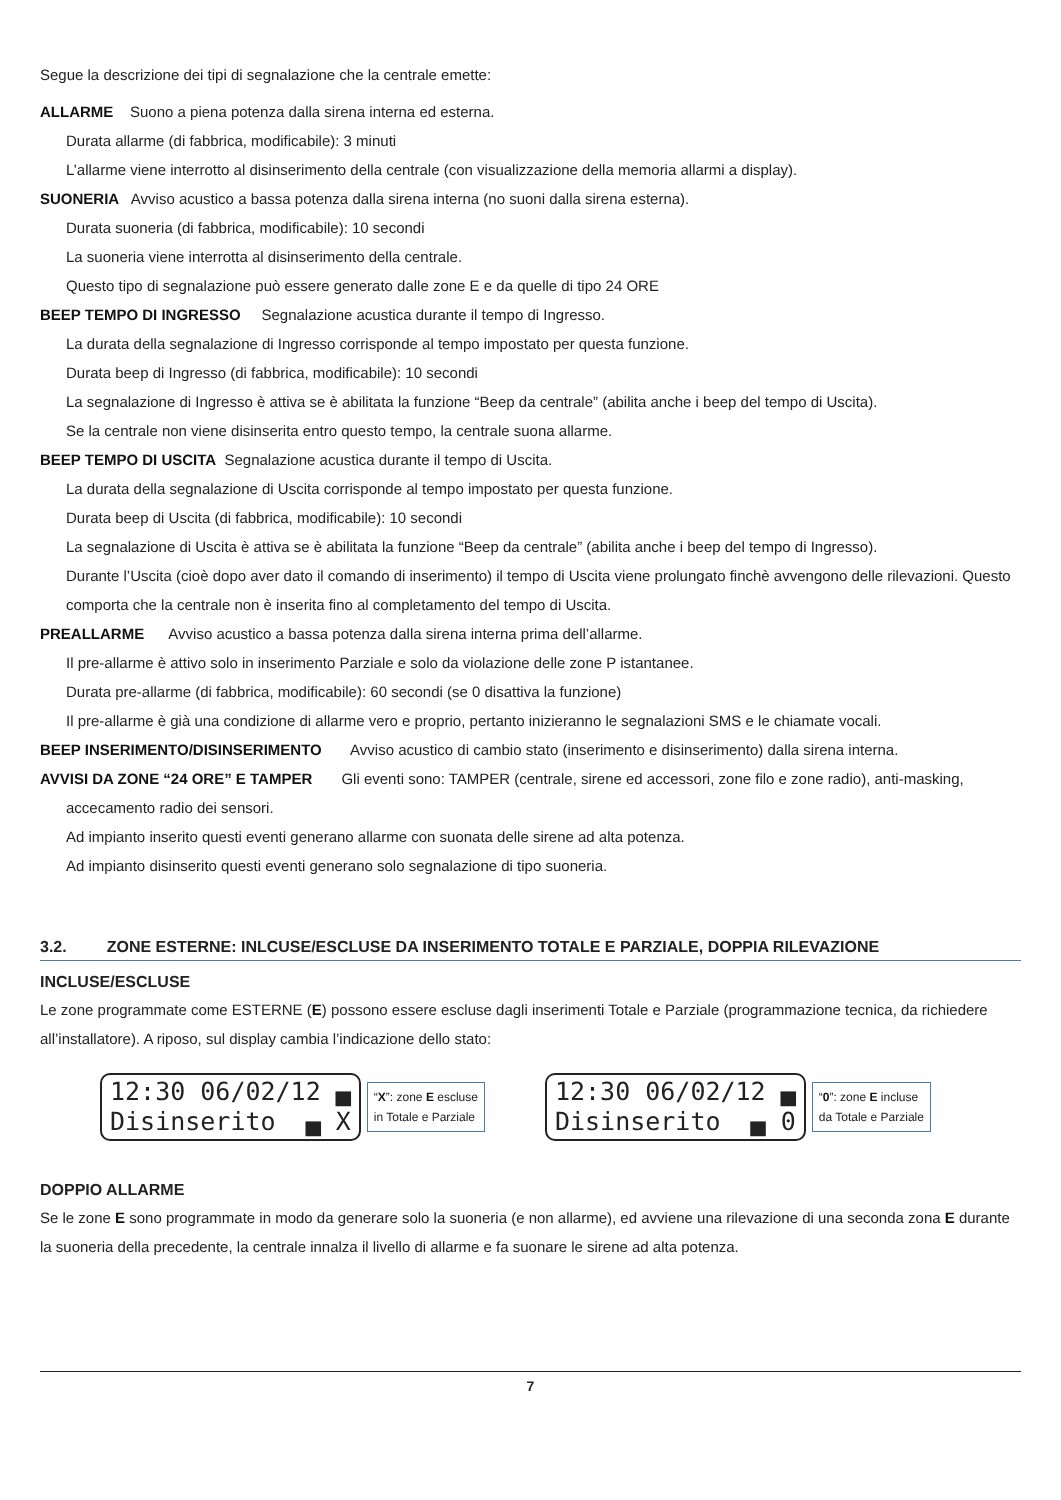Segue la descrizione dei tipi di segnalazione che la centrale emette:
ALLARME Suono a piena potenza dalla sirena interna ed esterna.
Durata allarme (di fabbrica, modificabile): 3 minuti
L’allarme viene interrotto al disinserimento della centrale (con visualizzazione della memoria allarmi a display).
SUONERIA Avviso acustico a bassa potenza dalla sirena interna (no suoni dalla sirena esterna).
Durata suoneria (di fabbrica, modificabile): 10 secondi
La suoneria viene interrotta al disinserimento della centrale.
Questo tipo di segnalazione può essere generato dalle zone E e da quelle di tipo 24 ORE
BEEP TEMPO DI INGRESSO Segnalazione acustica durante il tempo di Ingresso.
La durata della segnalazione di Ingresso corrisponde al tempo impostato per questa funzione.
Durata beep di Ingresso (di fabbrica, modificabile): 10 secondi
La segnalazione di Ingresso è attiva se è abilitata la funzione “Beep da centrale” (abilita anche i beep del tempo di Uscita).
Se la centrale non viene disinserita entro questo tempo, la centrale suona allarme.
BEEP TEMPO DI USCITA Segnalazione acustica durante il tempo di Uscita.
La durata della segnalazione di Uscita corrisponde al tempo impostato per questa funzione.
Durata beep di Uscita (di fabbrica, modificabile): 10 secondi
La segnalazione di Uscita è attiva se è abilitata la funzione “Beep da centrale” (abilita anche i beep del tempo di Ingresso).
Durante l’Uscita (cioè dopo aver dato il comando di inserimento) il tempo di Uscita viene prolungato finchè avvengono delle rilevazioni. Questo comporta che la centrale non è inserita fino al completamento del tempo di Uscita.
PREALLARME Avviso acustico a bassa potenza dalla sirena interna prima dell’allarme.
Il pre-allarme è attivo solo in inserimento Parziale e solo da violazione delle zone P istantanee.
Durata pre-allarme (di fabbrica, modificabile): 60 secondi (se 0 disattiva la funzione)
Il pre-allarme è già una condizione di allarme vero e proprio, pertanto inizieranno le segnalazioni SMS e le chiamate vocali.
BEEP INSERIMENTO/DISINSERIMENTO Avviso acustico di cambio stato (inserimento e disinserimento) dalla sirena interna.
AVVISI DA ZONE “24 ORE” E TAMPER Gli eventi sono: TAMPER (centrale, sirene ed accessori, zone filo e zone radio), anti-masking,
accecamento radio dei sensori.
Ad impianto inserito questi eventi generano allarme con suonata delle sirene ad alta potenza.
Ad impianto disinserito questi eventi generano solo segnalazione di tipo suoneria.
3.2. ZONE ESTERNE: INLCUSE/ESCLUSE DA INSERIMENTO TOTALE E PARZIALE, DOPPIA RILEVAZIONE
INCLUSE/ESCLUSE
Le zone programmate come ESTERNE (E) possono essere escluse dagli inserimenti Totale e Parziale (programmazione tecnica, da richiedere all’installatore). A riposo, sul display cambia l’indicazione dello stato:
12:30 06/02/12 ▄
Disinserito ▄ X
“X”: zone E escluse
in Totale e Parziale
12:30 06/02/12 ▄
Disinserito ▄ 0
“0”: zone E incluse
da Totale e Parziale
DOPPIO ALLARME
Se le zone E sono programmate in modo da generare solo la suoneria (e non allarme), ed avviene una rilevazione di una seconda zona E durante la suoneria della precedente, la centrale innalza il livello di allarme e fa suonare le sirene ad alta potenza.
7